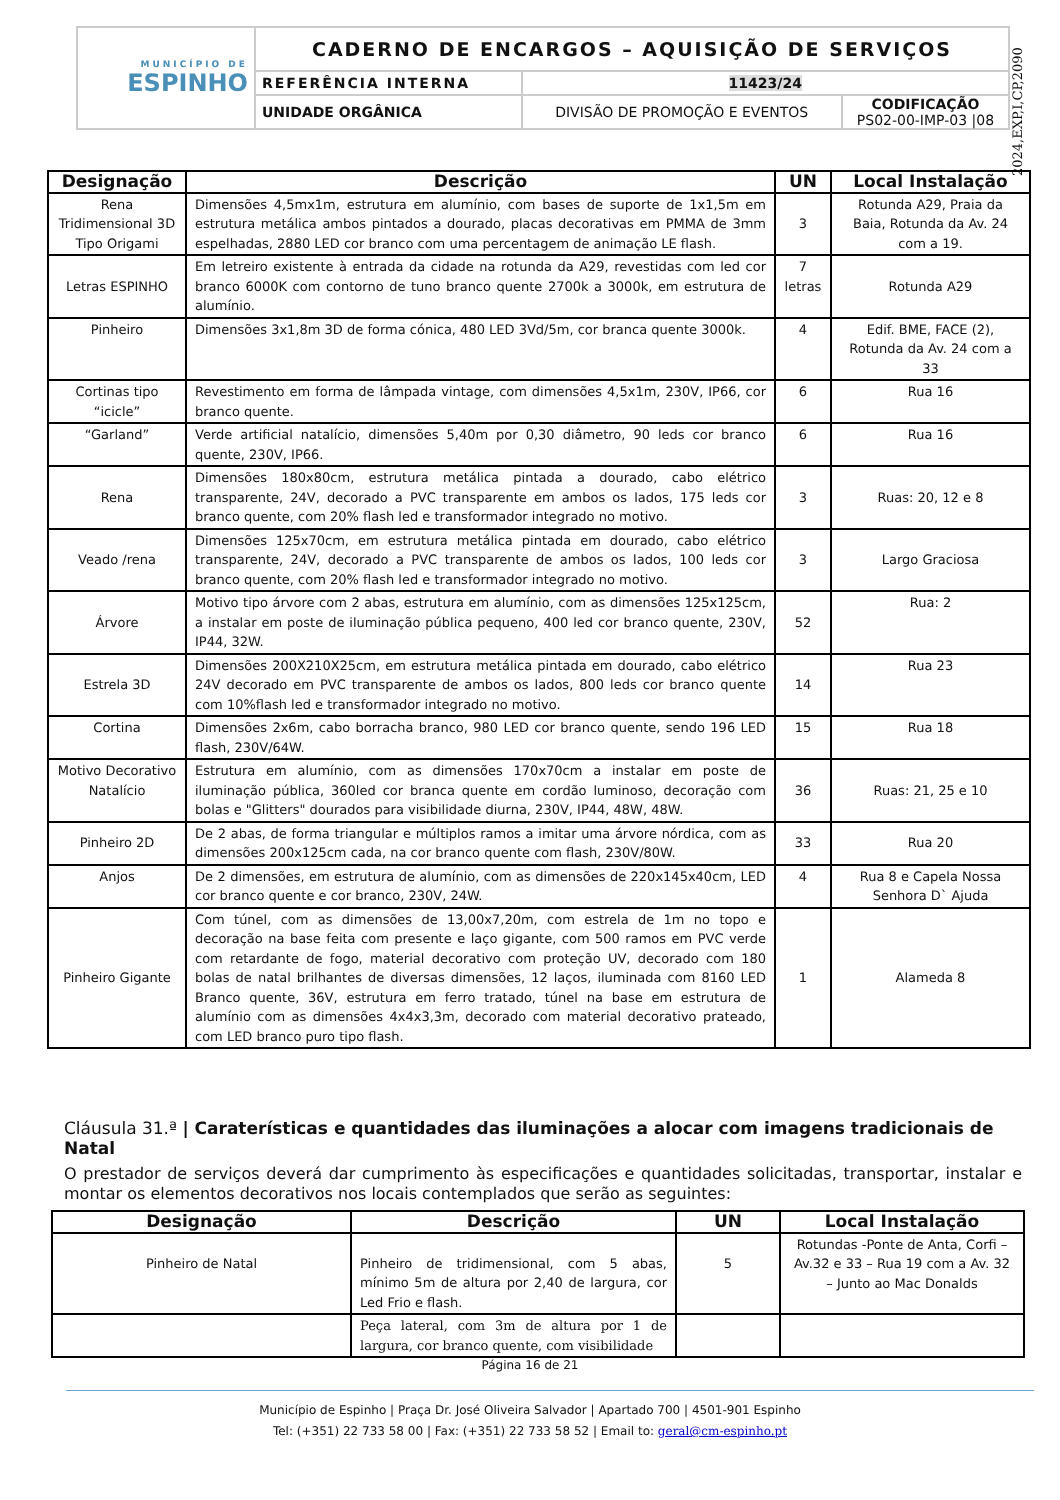| MUNICÍPIO DE ESPINHO | CADERNO DE ENCARGOS – AQUISIÇÃO DE SERVIÇOS | | |
| | REFERÊNCIA INTERNA | 11423/24 | |
| | UNIDADE ORGÂNICA | DIVISÃO DE PROMOÇÃO E EVENTOS | CODIFICAÇÃO PS02-00-IMP-03 /08 |
2024,EXP,I,CP,2090
| Designação | Descrição | UN | Local Instalação |
| --- | --- | --- | --- |
| Rena Tridimensional 3D Tipo Origami | Dimensões 4,5mx1m, estrutura em alumínio, com bases de suporte de 1x1,5m em estrutura metálica ambos pintados a dourado, placas decorativas em PMMA de 3mm espelhadas, 2880 LED cor branco com uma percentagem de animação LE flash. | 3 | Rotunda A29, Praia da Baia, Rotunda da Av. 24 com a 19. |
| Letras ESPINHO | Em letreiro existente à entrada da cidade na rotunda da A29, revestidas com led cor branco 6000K com contorno de tuno branco quente 2700k a 3000k, em estrutura de alumínio. | 7 letras | Rotunda A29 |
| Pinheiro | Dimensões 3x1,8m 3D de forma cónica, 480 LED 3Vd/5m, cor branca quente 3000k. | 4 | Edif. BME, FACE (2), Rotunda da Av. 24 com a 33 |
| Cortinas tipo “icicle” | Revestimento em forma de lâmpada vintage, com dimensões 4,5x1m, 230V, IP66, cor branco quente. | 6 | Rua 16 |
| “Garland” | Verde artificial natalício, dimensões 5,40m por 0,30 diâmetro, 90 leds cor branco quente, 230V, IP66. | 6 | Rua 16 |
| Rena | Dimensões 180x80cm, estrutura metálica pintada a dourado, cabo elétrico transparente, 24V, decorado a PVC transparente em ambos os lados, 175 leds cor branco quente, com 20% flash led e transformador integrado no motivo. | 3 | Ruas: 20, 12 e 8 |
| Veado /rena | Dimensões 125x70cm, em estrutura metálica pintada em dourado, cabo elétrico transparente, 24V, decorado a PVC transparente de ambos os lados, 100 leds cor branco quente, com 20% flash led e transformador integrado no motivo. | 3 | Largo Graciosa |
| Árvore | Motivo tipo árvore com 2 abas, estrutura em alumínio, com as dimensões 125x125cm, a instalar em poste de iluminação pública pequeno, 400 led cor branco quente, 230V, IP44, 32W. | 52 | Rua: 2 |
| Estrela 3D | Dimensões 200X210X25cm, em estrutura metálica pintada em dourado, cabo elétrico 24V decorado em PVC transparente de ambos os lados, 800 leds cor branco quente com 10%flash led e transformador integrado no motivo. | 14 | Rua 23 |
| Cortina | Dimensões 2x6m, cabo borracha branco, 980 LED cor branco quente, sendo 196 LED flash, 230V/64W. | 15 | Rua 18 |
| Motivo Decorativo Natalício | Estrutura em alumínio, com as dimensões 170x70cm a instalar em poste de iluminação pública, 360led cor branca quente em cordão luminoso, decoração com bolas e "Glitters" dourados para visibilidade diurna, 230V, IP44, 48W, 48W. | 36 | Ruas: 21, 25 e 10 |
| Pinheiro 2D | De 2 abas, de forma triangular e múltiplos ramos a imitar uma árvore nórdica, com as dimensões 200x125cm cada, na cor branco quente com flash, 230V/80W. | 33 | Rua 20 |
| Anjos | De 2 dimensões, em estrutura de alumínio, com as dimensões de 220x145x40cm, LED cor branco quente e cor branco, 230V, 24W. | 4 | Rua 8 e Capela Nossa Senhora D` Ajuda |
| Pinheiro Gigante | Com túnel, com as dimensões de 13,00x7,20m, com estrela de 1m no topo e decoração na base feita com presente e laço gigante, com 500 ramos em PVC verde com retardante de fogo, material decorativo com proteção UV, decorado com 180 bolas de natal brilhantes de diversas dimensões, 12 laços, iluminada com 8160 LED Branco quente, 36V, estrutura em ferro tratado, túnel na base em estrutura de alumínio com as dimensões 4x4x3,3m, decorado com material decorativo prateado, com LED branco puro tipo flash. | 1 | Alameda 8 |
Cláusula 31.ª | Caraterísticas e quantidades das iluminações a alocar com imagens tradicionais de Natal
O prestador de serviços deverá dar cumprimento às especificações e quantidades solicitadas, transportar, instalar e montar os elementos decorativos nos locais contemplados que serão as seguintes:
| Designação | Descrição | UN | Local Instalação |
| --- | --- | --- | --- |
| Pinheiro de Natal | Pinheiro de tridimensional, com 5 abas, mínimo 5m de altura por 2,40 de largura, cor Led Frio e flash. | 5 | Rotundas -Ponte de Anta, Corfi – Av.32 e 33 – Rua 19 com a Av. 32 – Junto ao Mac Donalds |
| | Peça lateral, com 3m de altura por 1 de largura, cor branco quente, com visibilidade | | |
Página 16 de 21
Município de Espinho | Praça Dr. José Oliveira Salvador | Apartado 700 | 4501-901 Espinho
Tel: (+351) 22 733 58 00 | Fax: (+351) 22 733 58 52 | Email to: geral@cm-espinho.pt